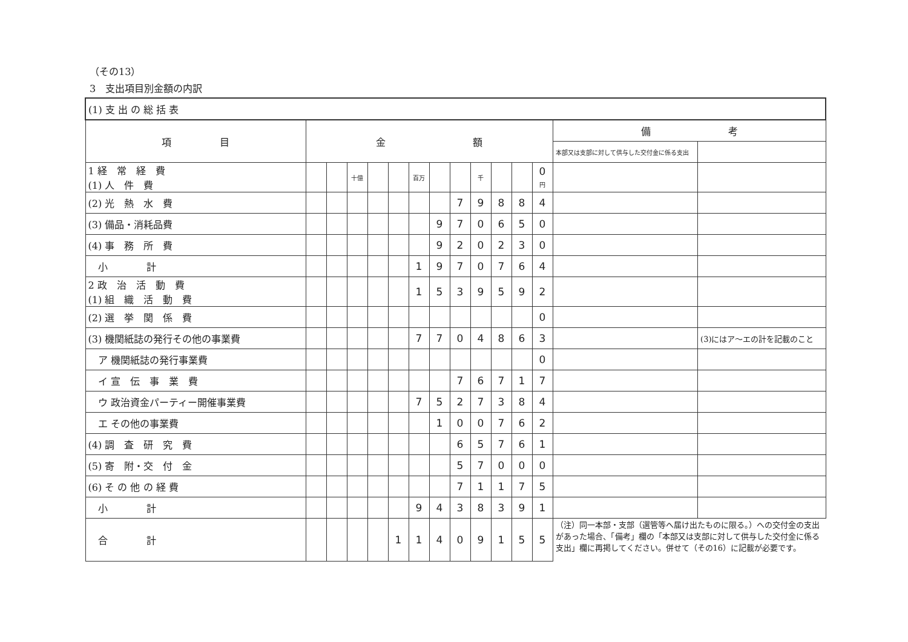（その13）
3　支出項目別金額の内訳
| (1) 支 出 の 総 括 表 | | | | | | | | | | | | | | |
| 項 目 | 金 額 | | | | | | | | | | | | 備 考 | |
| | | | | | | | | | | | | | 本部又は支部に対して供与した交付金に係る支出 | |
| 1 経 常 経 費 (1) 人 件 費 | | | 十億 | | | 百万 | | | 千 | | | 0 円 | | |
| (2) 光 熱 水 費 | | | | | | | | 7 | 9 | 8 | 8 | 4 | | |
| (3) 備品・消耗品費 | | | | | | | 9 | 7 | 0 | 6 | 5 | 0 | | |
| (4) 事 務 所 費 | | | | | | | 9 | 2 | 0 | 2 | 3 | 0 | | |
| 小 計 | | | | | | 1 | 9 | 7 | 0 | 7 | 6 | 4 | | |
| 2 政 治 活 動 費 (1) 組 織 活 動 費 | | | | | | 1 | 5 | 3 | 9 | 5 | 9 | 2 | | |
| (2) 選 挙 関 係 費 | | | | | | | | | | | | 0 | | |
| (3) 機関紙誌の発行その他の事業費 | | | | | | 7 | 7 | 0 | 4 | 8 | 6 | 3 | | (3)にはア～エの計を記載のこと |
| ア 機関紙誌の発行事業費 | | | | | | | | | | | | 0 | | |
| イ 宣 伝 事 業 費 | | | | | | | | 7 | 6 | 7 | 1 | 7 | | |
| ウ 政治資金パーティー開催事業費 | | | | | | 7 | 5 | 2 | 7 | 3 | 8 | 4 | | |
| エ その他の事業費 | | | | | | | 1 | 0 | 0 | 7 | 6 | 2 | | |
| (4) 調 査 研 究 費 | | | | | | | | 6 | 5 | 7 | 6 | 1 | | |
| (5) 寄 附・交 付 金 | | | | | | | | 5 | 7 | 0 | 0 | 0 | | |
| (6) そ の 他 の 経 費 | | | | | | | | 7 | 1 | 1 | 7 | 5 | | |
| 小 計 | | | | | | 9 | 4 | 3 | 8 | 3 | 9 | 1 | | |
| 合 計 | | | | | 1 | 1 | 4 | 0 | 9 | 1 | 5 | 5 | （注）同一本部・支部（選管等へ届け出たものに限る。）への交付金の支出があった場合、「備考」欄の「本部又は支部に対して供与した交付金に係る支出」欄に再掲してください。併せて（その16）に記載が必要です。 | |